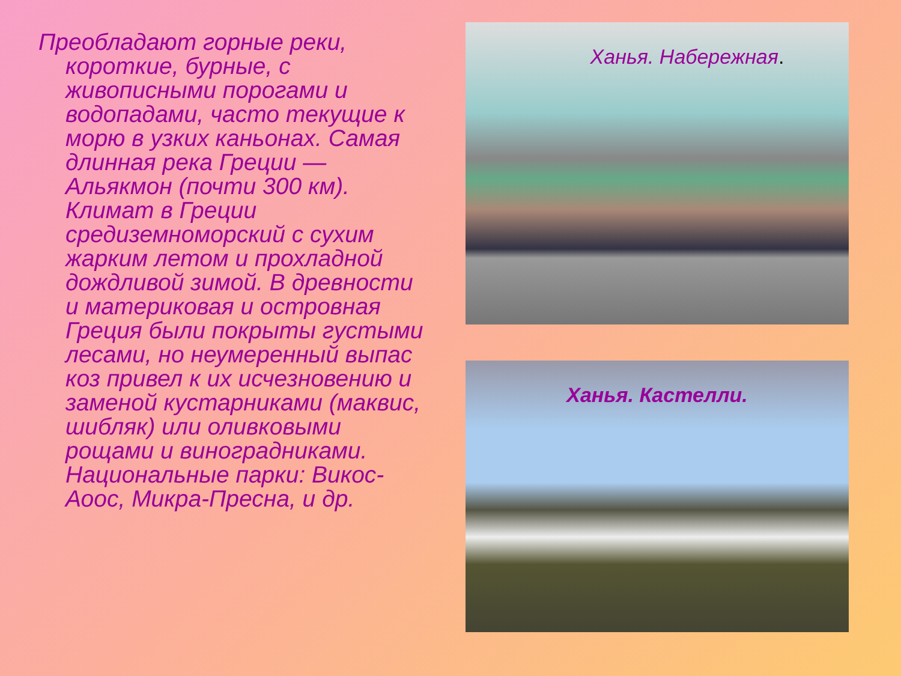Преобладают горные реки, короткие, бурные, с живописными порогами и водопадами, часто текущие к морю в узких каньонах. Самая длинная река Греции — Альякмон (почти 300 км). Климат в Греции средиземноморский с сухим жарким летом и прохладной дождливой зимой. В древности и материковая и островная Греция были покрыты густыми лесами, но неумеренный выпас коз привел к их исчезновению и заменой кустарниками (маквис, шибляк) или оливковыми рощами и виноградниками. Национальные парки: Викос-Аоос, Микра-Пресна, и др.
Ханья. Набережная.
Ханья. Кастелли.